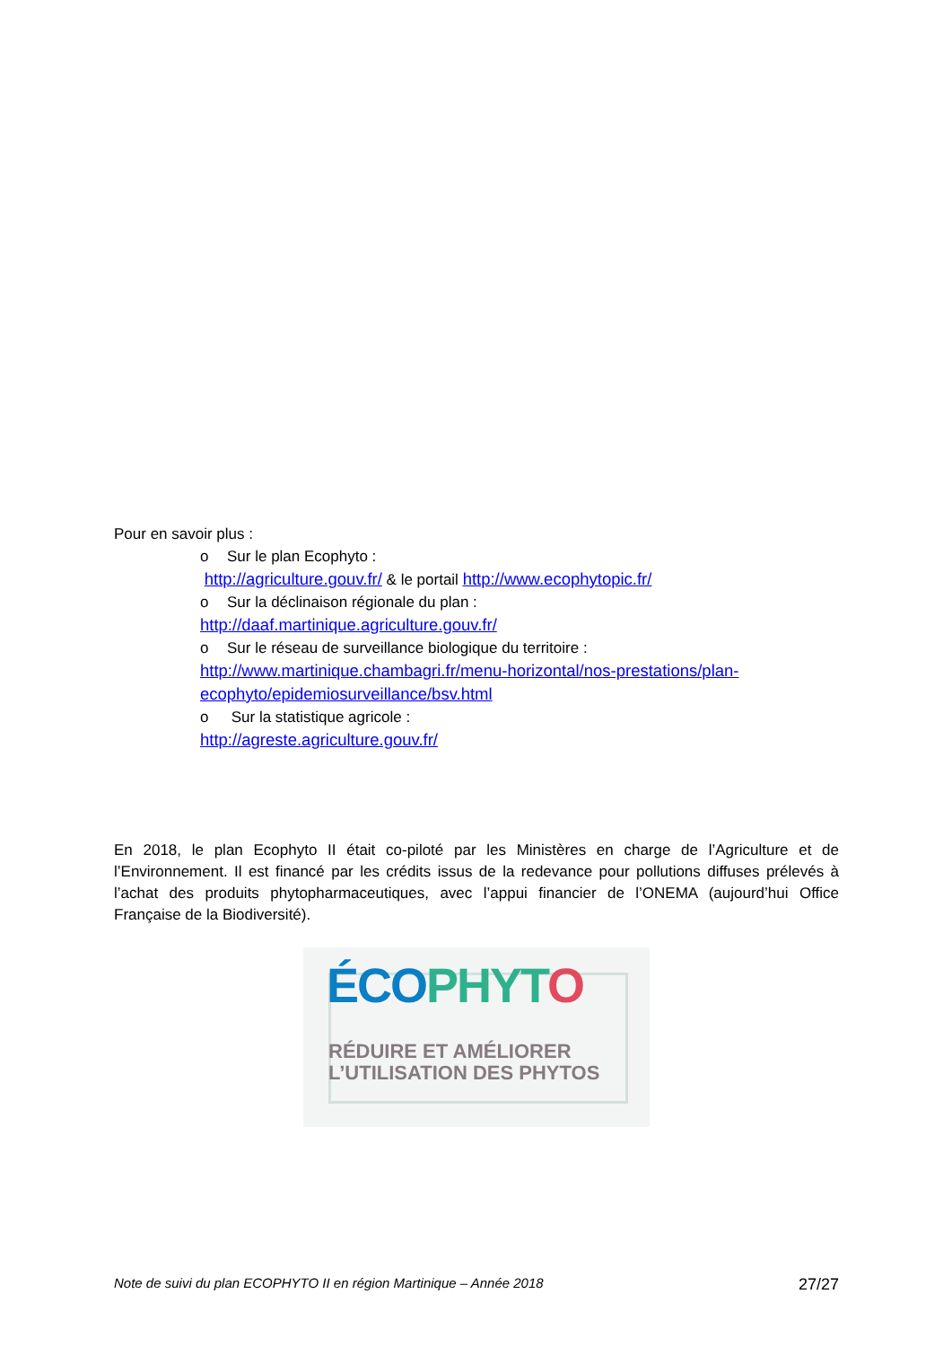Pour en savoir plus :
o Sur le plan Ecophyto :
http://agriculture.gouv.fr/ & le portail http://www.ecophytopic.fr/
o Sur la déclinaison régionale du plan :
http://daaf.martinique.agriculture.gouv.fr/
o Sur le réseau de surveillance biologique du territoire :
http://www.martinique.chambagri.fr/menu-horizontal/nos-prestations/plan-ecophyto/epidemiosurveillance/bsv.html
o Sur la statistique agricole :
http://agreste.agriculture.gouv.fr/
En 2018, le plan Ecophyto II était co-piloté par les Ministères en charge de l’Agriculture et de l’Environnement. Il est financé par les crédits issus de la redevance pour pollutions diffuses prélevés à l’achat des produits phytopharmaceutiques, avec l’appui financier de l’ONEMA (aujourd’hui Office Française de la Biodiversité).
ÉCO PHYT O
RÉDUIRE ET AMÉLIORER
L’UTILISATION DES PHYTOS
Note de suivi du plan ECOPHYTO II en région Martinique – Année 2018 27/27